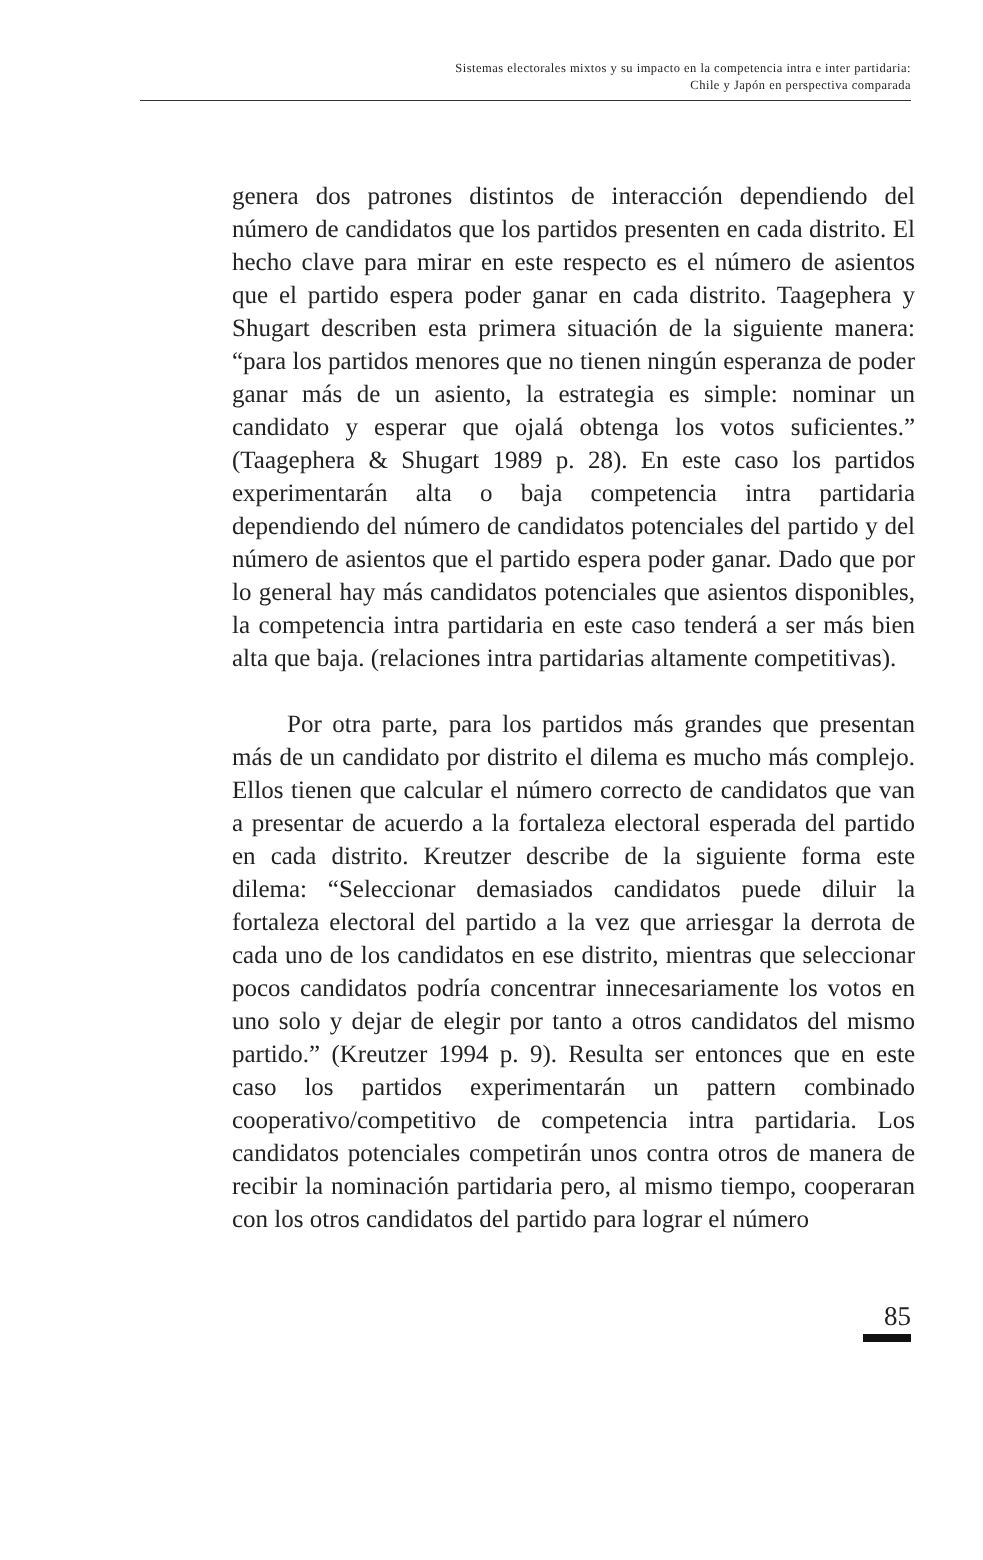Sistemas electorales mixtos y su impacto en la competencia intra e inter partidaria:
Chile y Japón en perspectiva comparada
genera dos patrones distintos de interacción dependiendo del número de candidatos que los partidos presenten en cada distrito. El hecho clave para mirar en este respecto es el número de asientos que el partido espera poder ganar en cada distrito. Taagephera y Shugart describen esta primera situación de la siguiente manera: “para los partidos menores que no tienen ningún esperanza de poder ganar más de un asiento, la estrategia es simple: nominar un candidato y esperar que ojalá obtenga los votos suficientes.” (Taagephera & Shugart 1989 p. 28). En este caso los partidos experimentarán alta o baja competencia intra partidaria dependiendo del número de candidatos potenciales del partido y del número de asientos que el partido espera poder ganar. Dado que por lo general hay más candidatos potenciales que asientos disponibles, la competencia intra partidaria en este caso tenderá a ser más bien alta que baja. (relaciones intra partidarias altamente competitivas).
Por otra parte, para los partidos más grandes que presentan más de un candidato por distrito el dilema es mucho más complejo. Ellos tienen que calcular el número correcto de candidatos que van a presentar de acuerdo a la fortaleza electoral esperada del partido en cada distrito. Kreutzer describe de la siguiente forma este dilema: “Seleccionar demasiados candidatos puede diluir la fortaleza electoral del partido a la vez que arriesgar la derrota de cada uno de los candidatos en ese distrito, mientras que seleccionar pocos candidatos podría concentrar innecesariamente los votos en uno solo y dejar de elegir por tanto a otros candidatos del mismo partido.” (Kreutzer 1994 p. 9). Resulta ser entonces que en este caso los partidos experimentarán un pattern combinado cooperativo/competitivo de competencia intra partidaria. Los candidatos potenciales competirán unos contra otros de manera de recibir la nominación partidaria pero, al mismo tiempo, cooperaran con los otros candidatos del partido para lograr el número
85